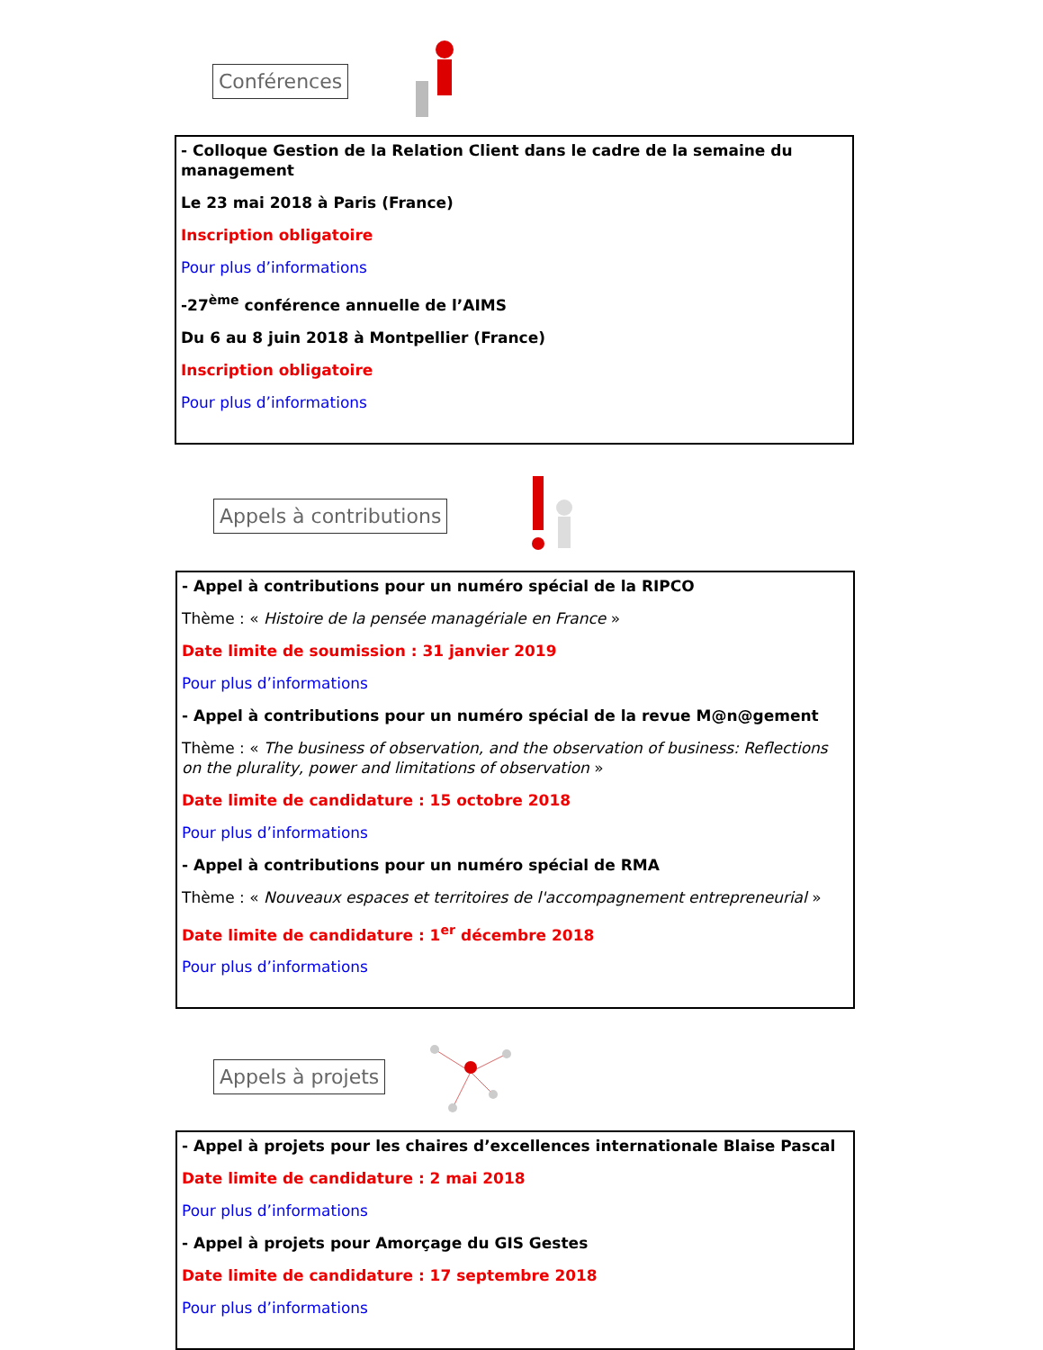Conférences
- Colloque Gestion de la Relation Client dans le cadre de la semaine du management
Le 23 mai 2018 à Paris (France)
Inscription obligatoire
Pour plus d’informations
-27<sup>ème</sup> conférence annuelle de l’AIMS
Du 6 au 8 juin 2018 à Montpellier (France)
Inscription obligatoire
Pour plus d’informations
Appels à contributions
- Appel à contributions pour un numéro spécial de la RIPCO
Thème : « Histoire de la pensée managériale en France »
Date limite de soumission : 31 janvier 2019
Pour plus d’informations
- Appel à contributions pour un numéro spécial de la revue M@n@gement
Thème : « The business of observation, and the observation of business: Reflections on the plurality, power and limitations of observation »
Date limite de candidature : 15 octobre 2018
Pour plus d’informations
- Appel à contributions pour un numéro spécial de RMA
Thème : « Nouveaux espaces et territoires de l'accompagnement entrepreneurial »
Date limite de candidature : 1<sup>er</sup> décembre 2018
Pour plus d’informations
Appels à projets
- Appel à projets pour les chaires d’excellences internationale Blaise Pascal
Date limite de candidature : 2 mai 2018
Pour plus d’informations
- Appel à projets pour Amorçage du GIS Gestes
Date limite de candidature : 17 septembre 2018
Pour plus d’informations